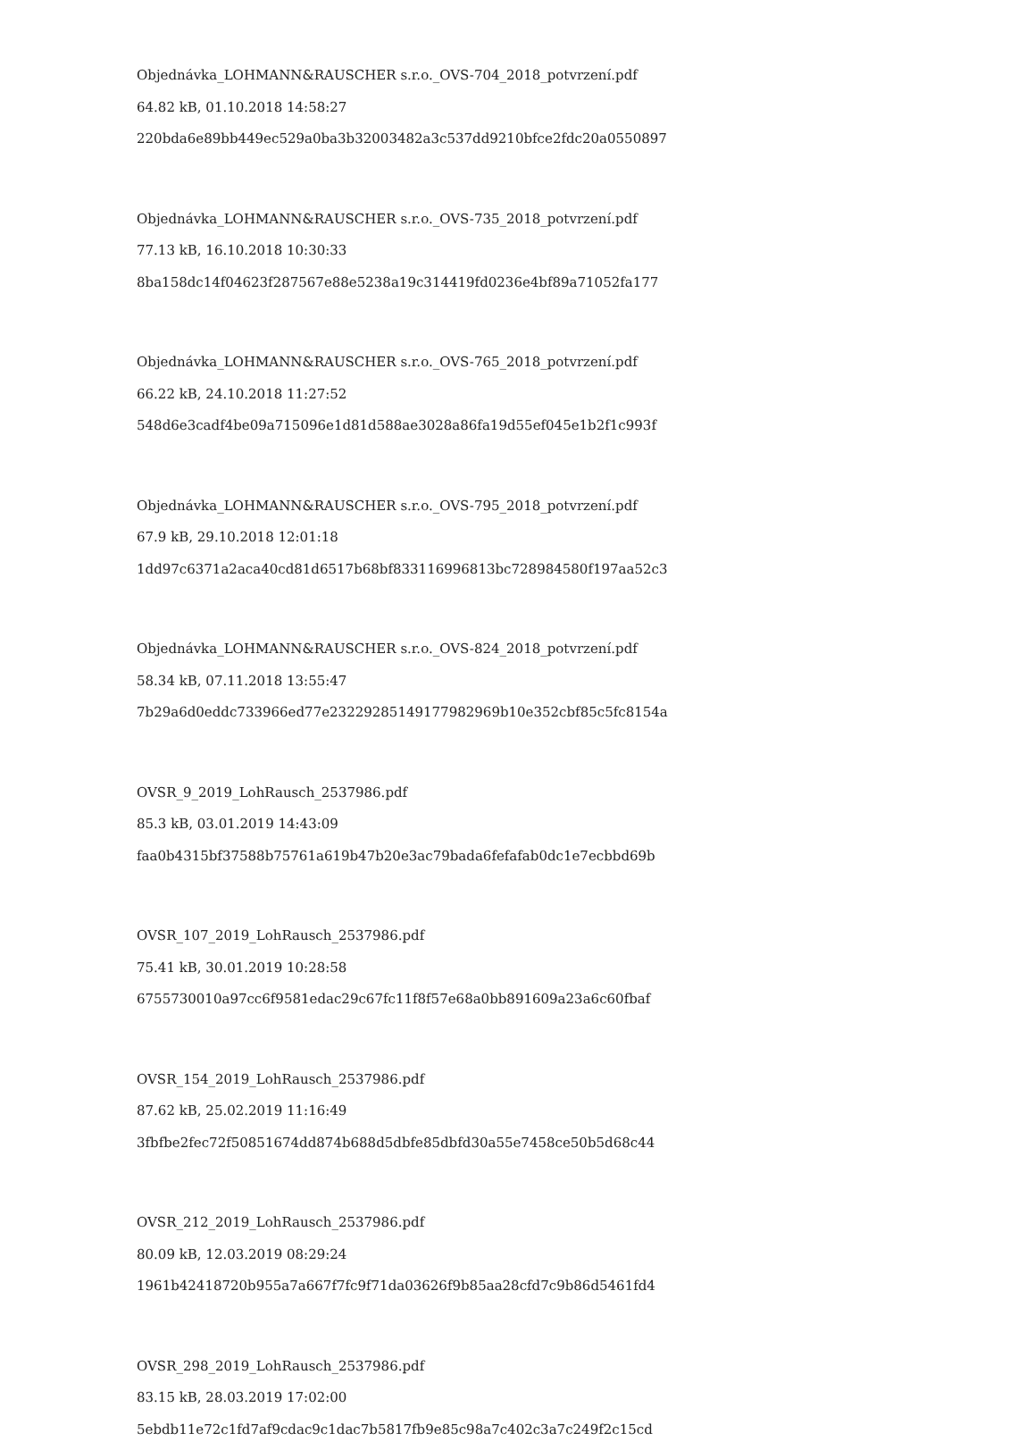Objednávka_LOHMANN&RAUSCHER s.r.o._OVS-704_2018_potvrzení.pdf
64.82 kB, 01.10.2018 14:58:27
220bda6e89bb449ec529a0ba3b32003482a3c537dd9210bfce2fdc20a0550897
Objednávka_LOHMANN&RAUSCHER s.r.o._OVS-735_2018_potvrzení.pdf
77.13 kB, 16.10.2018 10:30:33
8ba158dc14f04623f287567e88e5238a19c314419fd0236e4bf89a71052fa177
Objednávka_LOHMANN&RAUSCHER s.r.o._OVS-765_2018_potvrzení.pdf
66.22 kB, 24.10.2018 11:27:52
548d6e3cadf4be09a715096e1d81d588ae3028a86fa19d55ef045e1b2f1c993f
Objednávka_LOHMANN&RAUSCHER s.r.o._OVS-795_2018_potvrzení.pdf
67.9 kB, 29.10.2018 12:01:18
1dd97c6371a2aca40cd81d6517b68bf833116996813bc728984580f197aa52c3
Objednávka_LOHMANN&RAUSCHER s.r.o._OVS-824_2018_potvrzení.pdf
58.34 kB, 07.11.2018 13:55:47
7b29a6d0eddc733966ed77e23229285149177982969b10e352cbf85c5fc8154a
OVSR_9_2019_LohRausch_2537986.pdf
85.3 kB, 03.01.2019 14:43:09
faa0b4315bf37588b75761a619b47b20e3ac79bada6fefafab0dc1e7ecbbd69b
OVSR_107_2019_LohRausch_2537986.pdf
75.41 kB, 30.01.2019 10:28:58
6755730010a97cc6f9581edac29c67fc11f8f57e68a0bb891609a23a6c60fbaf
OVSR_154_2019_LohRausch_2537986.pdf
87.62 kB, 25.02.2019 11:16:49
3fbfbe2fec72f50851674dd874b688d5dbfe85dbfd30a55e7458ce50b5d68c44
OVSR_212_2019_LohRausch_2537986.pdf
80.09 kB, 12.03.2019 08:29:24
1961b42418720b955a7a667f7fc9f71da03626f9b85aa28cfd7c9b86d5461fd4
OVSR_298_2019_LohRausch_2537986.pdf
83.15 kB, 28.03.2019 17:02:00
5ebdb11e72c1fd7af9cdac9c1dac7b5817fb9e85c98a7c402c3a7c249f2c15cd